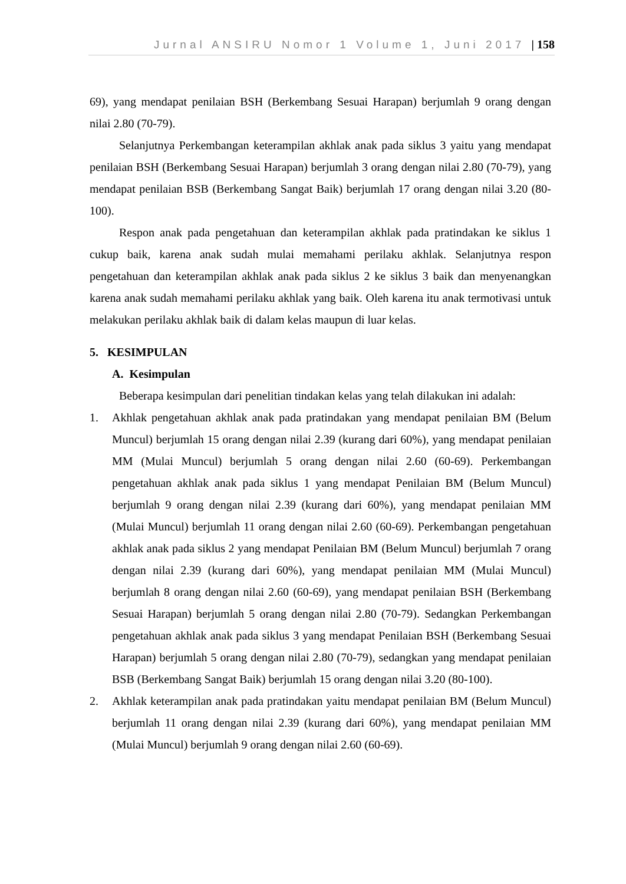Jurnal ANSIRU Nomor 1 Volume 1, Juni 2017 | 158
69), yang mendapat penilaian BSH (Berkembang Sesuai Harapan) berjumlah 9 orang dengan nilai 2.80 (70-79).
Selanjutnya Perkembangan keterampilan akhlak anak pada siklus 3 yaitu yang mendapat penilaian BSH (Berkembang Sesuai Harapan) berjumlah 3 orang dengan nilai 2.80 (70-79), yang mendapat penilaian BSB (Berkembang Sangat Baik) berjumlah 17 orang dengan nilai 3.20 (80-100).
Respon anak pada pengetahuan dan keterampilan akhlak pada pratindakan ke siklus 1 cukup baik, karena anak sudah mulai memahami perilaku akhlak. Selanjutnya respon pengetahuan dan keterampilan akhlak anak pada siklus 2 ke siklus 3 baik dan menyenangkan karena anak sudah memahami perilaku akhlak yang baik. Oleh karena itu anak termotivasi untuk melakukan perilaku akhlak baik di dalam kelas maupun di luar kelas.
5. KESIMPULAN
A. Kesimpulan
Beberapa kesimpulan dari penelitian tindakan kelas yang telah dilakukan ini adalah:
1.
Akhlak pengetahuan akhlak anak pada pratindakan yang mendapat penilaian BM (Belum Muncul) berjumlah 15 orang dengan nilai 2.39 (kurang dari 60%), yang mendapat penilaian MM (Mulai Muncul) berjumlah 5 orang dengan nilai 2.60 (60-69). Perkembangan pengetahuan akhlak anak pada siklus 1 yang mendapat Penilaian BM (Belum Muncul) berjumlah 9 orang dengan nilai 2.39 (kurang dari 60%), yang mendapat penilaian MM (Mulai Muncul) berjumlah 11 orang dengan nilai 2.60 (60-69). Perkembangan pengetahuan akhlak anak pada siklus 2 yang mendapat Penilaian BM (Belum Muncul) berjumlah 7 orang dengan nilai 2.39 (kurang dari 60%), yang mendapat penilaian MM (Mulai Muncul) berjumlah 8 orang dengan nilai 2.60 (60-69), yang mendapat penilaian BSH (Berkembang Sesuai Harapan) berjumlah 5 orang dengan nilai 2.80 (70-79). Sedangkan Perkembangan pengetahuan akhlak anak pada siklus 3 yang mendapat Penilaian BSH (Berkembang Sesuai Harapan) berjumlah 5 orang dengan nilai 2.80 (70-79), sedangkan yang mendapat penilaian BSB (Berkembang Sangat Baik) berjumlah 15 orang dengan nilai 3.20 (80-100).
2.
Akhlak keterampilan anak pada pratindakan yaitu mendapat penilaian BM (Belum Muncul) berjumlah 11 orang dengan nilai 2.39 (kurang dari 60%), yang mendapat penilaian MM (Mulai Muncul) berjumlah 9 orang dengan nilai 2.60 (60-69).